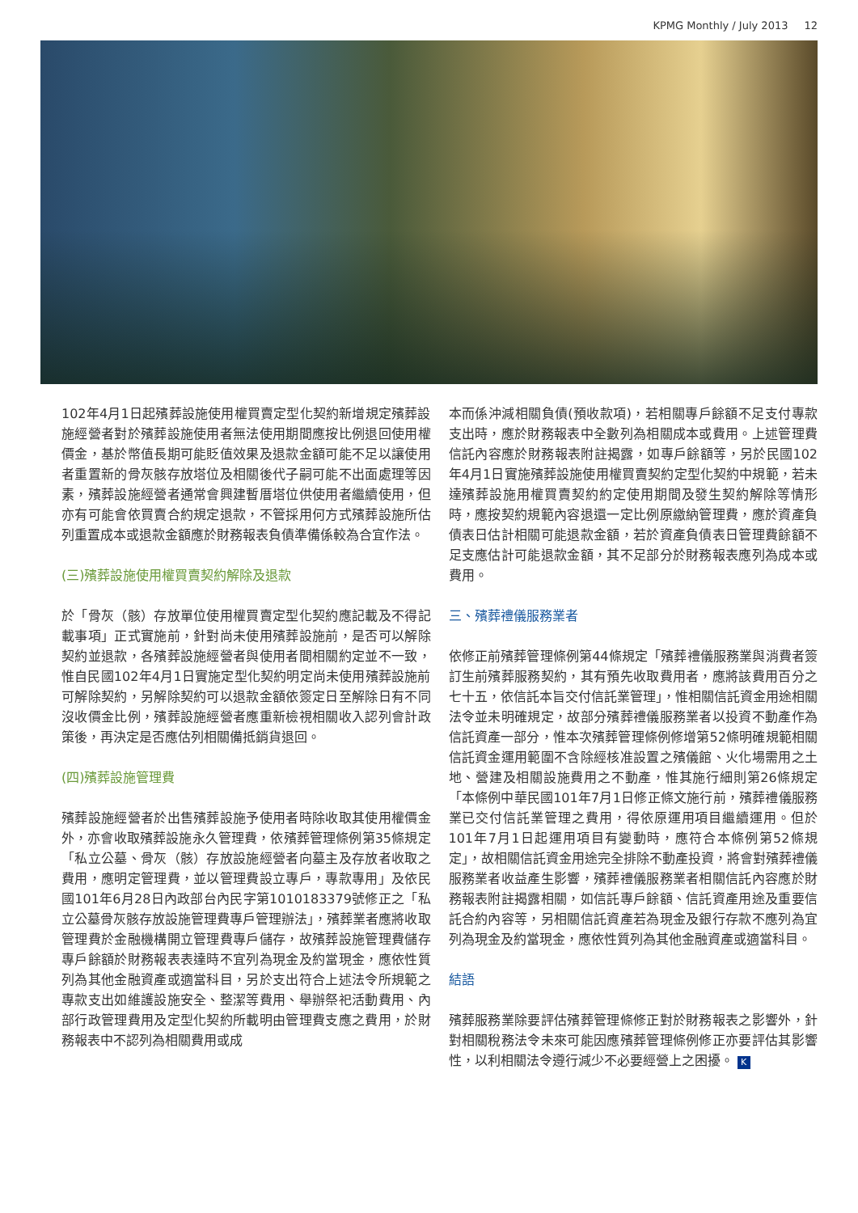KPMG Monthly / July 2013 12
102年4月1日起殯葬設施使用權買賣定型化契約新增規定殯葬設施經營者對於殯葬設施使用者無法使用期間應按比例退回使用權價金，基於幣值長期可能貶值效果及退款金額可能不足以讓使用者重置新的骨灰骸存放塔位及相關後代子嗣可能不出面處理等因素，殯葬設施經營者通常會興建暫厝塔位供使用者繼續使用，但亦有可能會依買賣合約規定退款，不管採用何方式殯葬設施所估列重置成本或退款金額應於財務報表負債準備係較為合宜作法。
(三)殯葬設施使用權買賣契約解除及退款
於「骨灰（骸）存放單位使用權買賣定型化契約應記載及不得記載事項」正式實施前，針對尚未使用殯葬設施前，是否可以解除契約並退款，各殯葬設施經營者與使用者間相關約定並不一致，惟自民國102年4月1日實施定型化契約明定尚未使用殯葬設施前可解除契約，另解除契約可以退款金額依簽定日至解除日有不同沒收價金比例，殯葬設施經營者應重新檢視相關收入認列會計政策後，再決定是否應估列相關備抵銷貨退回。
(四)殯葬設施管理費
殯葬設施經營者於出售殯葬設施予使用者時除收取其使用權價金外，亦會收取殯葬設施永久管理費，依殯葬管理條例第35條規定「私立公墓、骨灰（骸）存放設施經營者向墓主及存放者收取之費用，應明定管理費，並以管理費設立專戶，專款專用」及依民國101年6月28日內政部台內民字第1010183379號修正之「私立公墓骨灰骸存放設施管理費專戶管理辦法」，殯葬業者應將收取管理費於金融機構開立管理費專戶儲存，故殯葬設施管理費儲存專戶餘額於財務報表表達時不宜列為現金及約當現金，應依性質列為其他金融資產或適當科目，另於支出符合上述法令所規範之專款支出如維護設施安全、整潔等費用、舉辦祭祀活動費用、內部行政管理費用及定型化契約所載明由管理費支應之費用，於財務報表中不認列為相關費用或成
本而係沖減相關負債(預收款項)，若相關專戶餘額不足支付專款支出時，應於財務報表中全數列為相關成本或費用。上述管理費信託內容應於財務報表附註揭露，如專戶餘額等，另於民國102年4月1日實施殯葬設施使用權買賣契約定型化契約中規範，若未達殯葬設施用權買賣契約約定使用期間及發生契約解除等情形時，應按契約規範內容退還一定比例原繳納管理費，應於資產負債表日估計相關可能退款金額，若於資產負債表日管理費餘額不足支應估計可能退款金額，其不足部分於財務報表應列為成本或費用。
三、殯葬禮儀服務業者
依修正前殯葬管理條例第44條規定「殯葬禮儀服務業與消費者簽訂生前殯葬服務契約，其有預先收取費用者，應將該費用百分之七十五，依信託本旨交付信託業管理」，惟相關信託資金用途相關法令並未明確規定，故部分殯葬禮儀服務業者以投資不動產作為信託資產一部分，惟本次殯葬管理條例修增第52條明確規範相關信託資金運用範圍不含除經核准設置之殯儀館、火化場需用之土地、營建及相關設施費用之不動產，惟其施行細則第26條規定「本條例中華民國101年7月1日修正條文施行前，殯葬禮儀服務業已交付信託業管理之費用，得依原運用項目繼續運用。但於101年7月1日起運用項目有變動時，應符合本條例第52條規定」，故相關信託資金用途完全排除不動產投資，將會對殯葬禮儀服務業者收益產生影響，殯葬禮儀服務業者相關信託內容應於財務報表附註揭露相關，如信託專戶餘額、信託資產用途及重要信託合約內容等，另相關信託資產若為現金及銀行存款不應列為宜列為現金及約當現金，應依性質列為其他金融資產或適當科目。
結語
殯葬服務業除要評估殯葬管理條修正對於財務報表之影響外，針對相關稅務法令未來可能因應殯葬管理條例修正亦要評估其影響性，以利相關法令遵行減少不必要經營上之困擾。 K